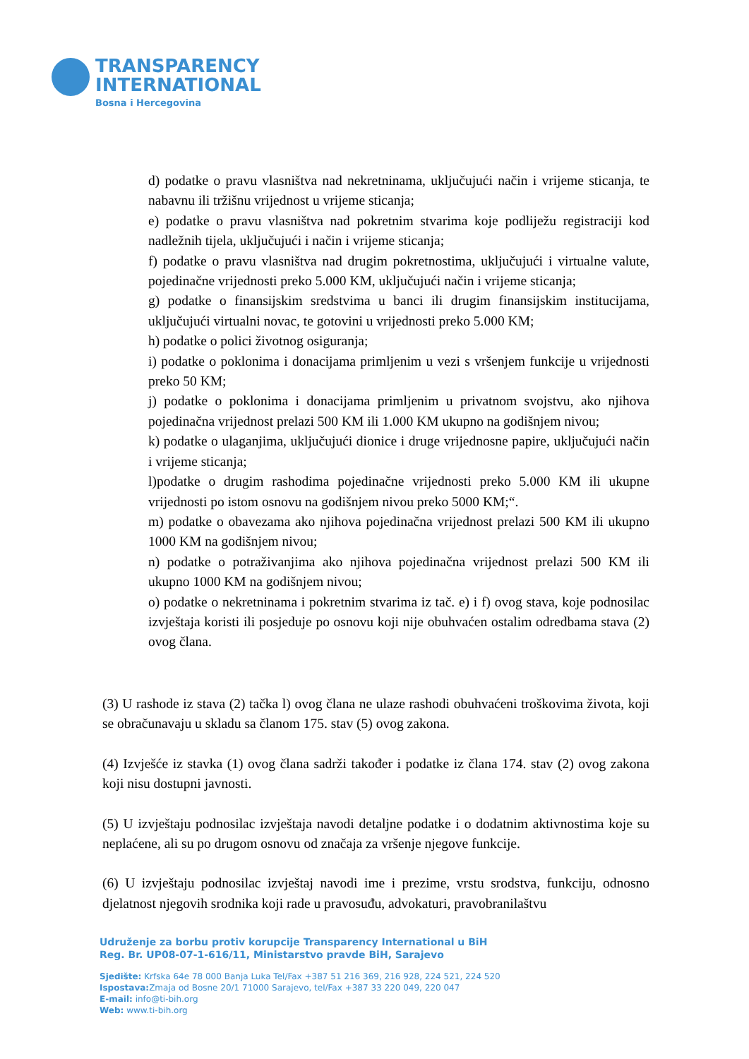TRANSPARENCY
INTERNATIONAL
Bosna i Hercegovina
d) podatke o pravu vlasništva nad nekretninama, uključujući način i vrijeme sticanja, te nabavnu ili tržišnu vrijednost u vrijeme sticanja;
e) podatke o pravu vlasništva nad pokretnim stvarima koje podliježu registraciji kod nadležnih tijela, uključujući i način i vrijeme sticanja;
f) podatke o pravu vlasništva nad drugim pokretnostima, uključujući i virtualne valute, pojedinačne vrijednosti preko 5.000 KM, uključujući način i vrijeme sticanja;
g) podatke o finansijskim sredstvima u banci ili drugim finansijskim institucijama, uključujući virtualni novac, te gotovini u vrijednosti preko 5.000 KM;
h) podatke o polici životnog osiguranja;
i) podatke o poklonima i donacijama primljenim u vezi s vršenjem funkcije u vrijednosti preko 50 KM;
j) podatke o poklonima i donacijama primljenim u privatnom svojstvu, ako njihova pojedinačna vrijednost prelazi 500 KM ili 1.000 KM ukupno na godišnjem nivou;
k) podatke o ulaganjima, uključujući dionice i druge vrijednosne papire, uključujući način i vrijeme sticanja;
l)podatke o drugim rashodima pojedinačne vrijednosti preko 5.000 KM ili ukupne vrijednosti po istom osnovu na godišnjem nivou preko 5000 KM;“.
m) podatke o obavezama ako njihova pojedinačna vrijednost prelazi 500 KM ili ukupno 1000 KM na godišnjem nivou;
n) podatke o potraživanjima ako njihova pojedinačna vrijednost prelazi 500 KM ili ukupno 1000 KM na godišnjem nivou;
o) podatke o nekretninama i pokretnim stvarima iz tač. e) i f) ovog stava, koje podnosilac izvještaja koristi ili posjeduje po osnovu koji nije obuhvaćen ostalim odredbama stava (2) ovog člana.
(3) U rashode iz stava (2) tačka l) ovog člana ne ulaze rashodi obuhvaćeni troškovima života, koji se obračunavaju u skladu sa članom 175. stav (5) ovog zakona.
(4) Izvješće iz stavka (1) ovog člana sadrži također i podatke iz člana 174. stav (2) ovog zakona koji nisu dostupni javnosti.
(5) U izvještaju podnosilac izvještaja navodi detaljne podatke i o dodatnim aktivnostima koje su neplaćene, ali su po drugom osnovu od značaja za vršenje njegove funkcije.
(6) U izvještaju podnosilac izvještaj navodi ime i prezime, vrstu srodstva, funkciju, odnosno djelatnost njegovih srodnika koji rade u pravosuđu, advokaturi, pravobranilaštvu
Udruženje za borbu protiv korupcije Transparency International u BiH
Reg. Br. UP08-07-1-616/11, Ministarstvo pravde BiH, Sarajevo
Sjedište: Krfska 64e 78 000 Banja Luka Tel/Fax +387 51 216 369, 216 928, 224 521, 224 520
Ispostava: Zmaja od Bosne 20/1 71000 Sarajevo, tel/Fax +387 33 220 049, 220 047
E-mail: info@ti-bih.org
Web: www.ti-bih.org